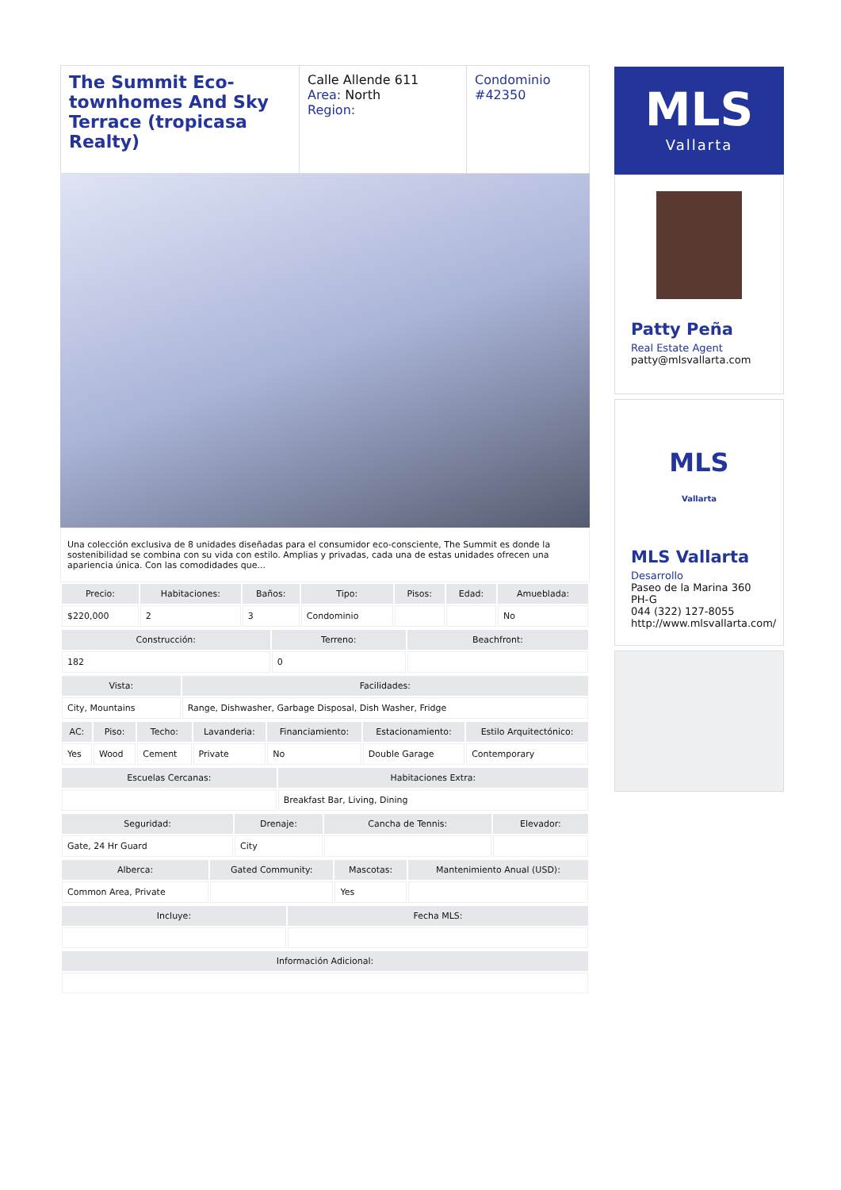The Summit Eco-townhomes And Sky Terrace (tropicasa Realty)
Calle Allende 611
Area: North
Region:
Condominio
#42350
Una colección exclusiva de 8 unidades diseñadas para el consumidor eco-consciente, The Summit es donde la sostenibilidad se combina con su vida con estilo. Amplias y privadas, cada una de estas unidades ofrecen una apariencia única. Con las comodidades que...
| Precio: | Habitaciones: | Baños: | Tipo: | Pisos: | Edad: | Amueblada: |
| --- | --- | --- | --- | --- | --- | --- |
| $220,000 | 2 | 3 | Condominio | | | No |
| Construcción: | Terreno: | Beachfront: |
| --- | --- | --- |
| 182 | 0 | |
| Vista: | Facilidades: |
| --- | --- |
| City, Mountains | Range, Dishwasher, Garbage Disposal, Dish Washer, Fridge |
| AC: | Piso: | Techo: | Lavanderia: | Financiamiento: | Estacionamiento: | Estilo Arquitectónico: |
| --- | --- | --- | --- | --- | --- | --- |
| Yes | Wood | Cement | Private | No | Double Garage | Contemporary |
| Escuelas Cercanas: | Habitaciones Extra: |
| --- | --- |
| | Breakfast Bar, Living, Dining |
| Seguridad: | Drenaje: | Cancha de Tennis: | Elevador: |
| --- | --- | --- | --- |
| Gate, 24 Hr Guard | City | | |
| Alberca: | Gated Community: | Mascotas: | Mantenimiento Anual (USD): |
| --- | --- | --- | --- |
| Common Area, Private | | Yes | |
| Incluye: | Fecha MLS: |
| --- | --- |
| Información Adicional: |
| --- |
MLS
Vallarta
Patty Peña
Real Estate Agent
patty@mlsvallarta.com
MLS
Vallarta
MLS Vallarta
Desarrollo
Paseo de la Marina 360 PH-G
044 (322) 127-8055
http://www.mlsvallarta.com/